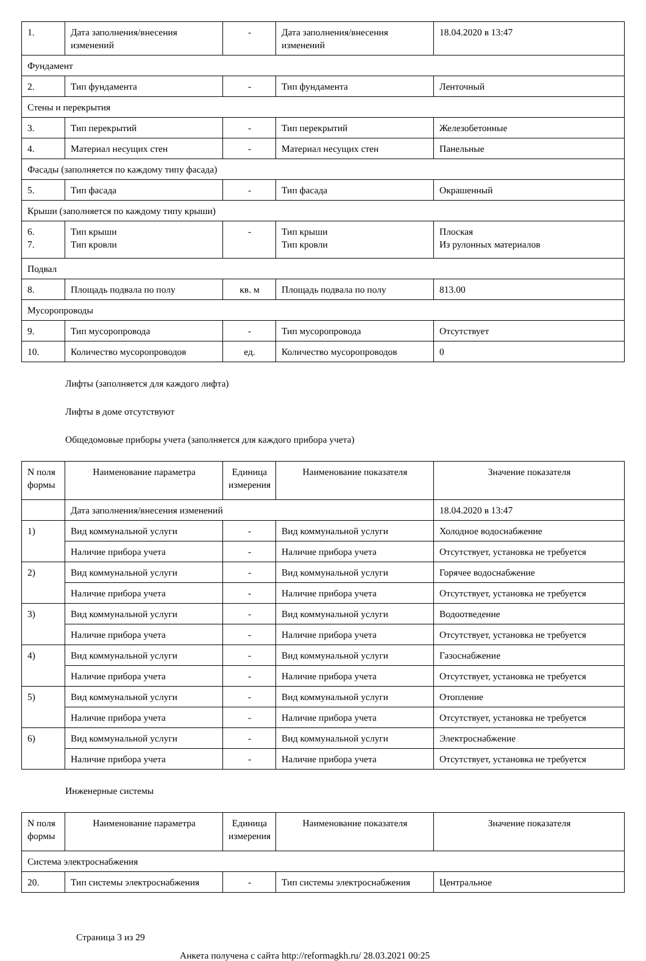| 1. | Дата заполнения/внесения изменений | - | Дата заполнения/внесения изменений | 18.04.2020 в 13:47 |
| Фундамент | | | | |
| 2. | Тип фундамента | - | Тип фундамента | Ленточный |
| Стены и перекрытия | | | | |
| 3. | Тип перекрытий | - | Тип перекрытий | Железобетонные |
| 4. | Материал несущих стен | - | Материал несущих стен | Панельные |
| Фасады (заполняется по каждому типу фасада) | | | | |
| 5. | Тип фасада | - | Тип фасада | Окрашенный |
| Крыши (заполняется по каждому типу крыши) | | | | |
| 6. 7. | Тип крыши Тип кровли | - | Тип крыши Тип кровли | Плоская Из рулонных материалов |
| Подвал | | | | |
| 8. | Площадь подвала по полу | кв. м | Площадь подвала по полу | 813.00 |
| Мусоропроводы | | | | |
| 9. | Тип мусоропровода | - | Тип мусоропровода | Отсутствует |
| 10. | Количество мусоропроводов | ед. | Количество мусоропроводов | 0 |
Лифты (заполняется для каждого лифта)
Лифты в доме отсутствуют
Общедомовые приборы учета (заполняется для каждого прибора учета)
| N поля формы | Наименование параметра | Единица измерения | Наименование показателя | Значение показателя |
| --- | --- | --- | --- | --- |
| | Дата заполнения/внесения изменений | | | 18.04.2020 в 13:47 |
| 1) | Вид коммунальной услуги | - | Вид коммунальной услуги | Холодное водоснабжение |
| | Наличие прибора учета | - | Наличие прибора учета | Отсутствует, установка не требуется |
| 2) | Вид коммунальной услуги | - | Вид коммунальной услуги | Горячее водоснабжение |
| | Наличие прибора учета | - | Наличие прибора учета | Отсутствует, установка не требуется |
| 3) | Вид коммунальной услуги | - | Вид коммунальной услуги | Водоотведение |
| | Наличие прибора учета | - | Наличие прибора учета | Отсутствует, установка не требуется |
| 4) | Вид коммунальной услуги | - | Вид коммунальной услуги | Газоснабжение |
| | Наличие прибора учета | - | Наличие прибора учета | Отсутствует, установка не требуется |
| 5) | Вид коммунальной услуги | - | Вид коммунальной услуги | Отопление |
| | Наличие прибора учета | - | Наличие прибора учета | Отсутствует, установка не требуется |
| 6) | Вид коммунальной услуги | - | Вид коммунальной услуги | Электроснабжение |
| | Наличие прибора учета | - | Наличие прибора учета | Отсутствует, установка не требуется |
Инженерные системы
| N поля формы | Наименование параметра | Единица измерения | Наименование показателя | Значение показателя |
| --- | --- | --- | --- | --- |
| Система электроснабжения | | | | |
| 20. | Тип системы электроснабжения | - | Тип системы электроснабжения | Центральное |
Страница 3 из 29
Анкета получена с сайта http://reformagkh.ru/ 28.03.2021 00:25